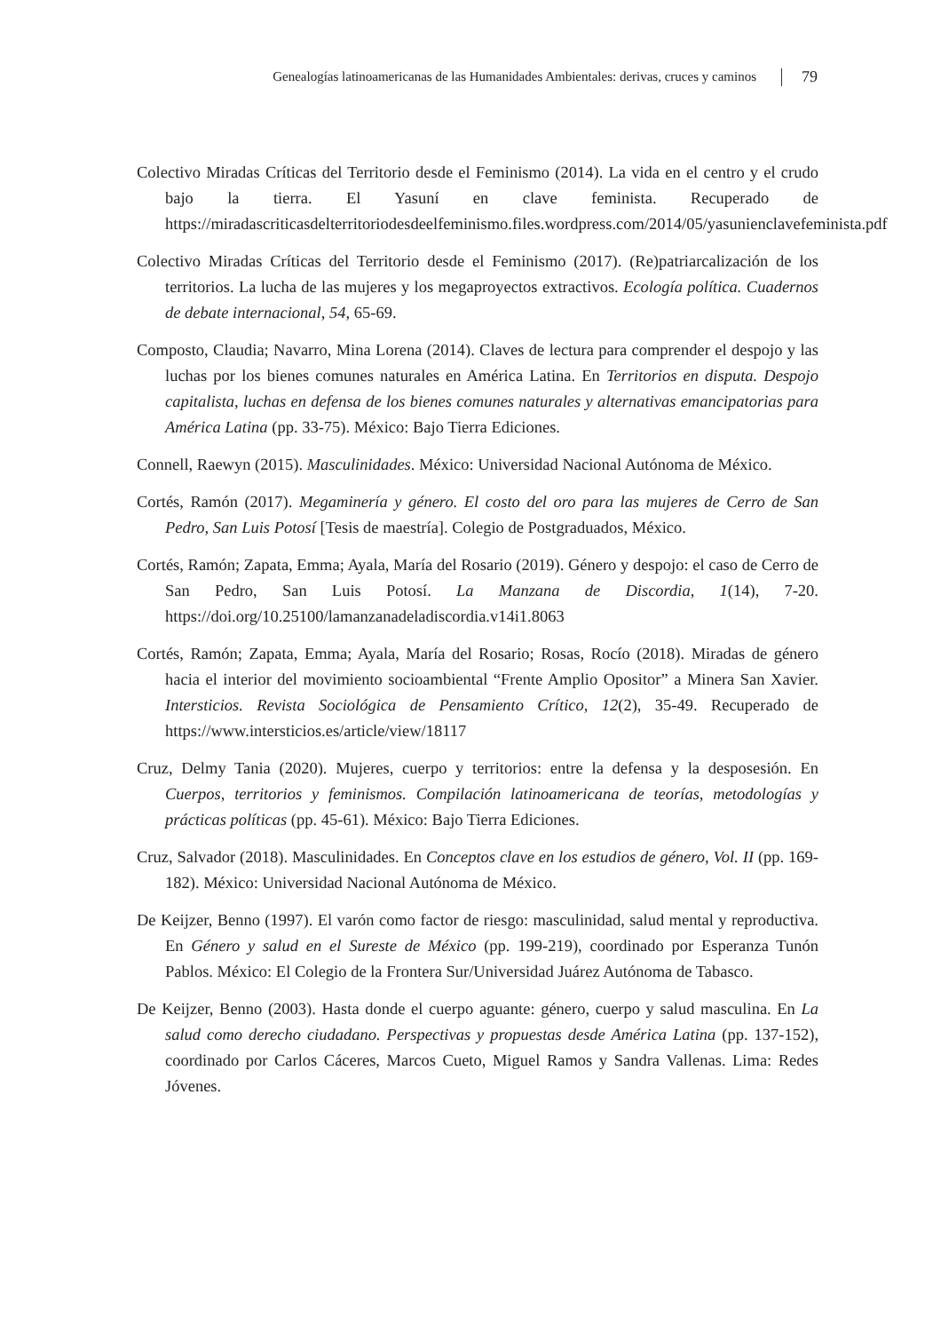Genealogías latinoamericanas de las Humanidades Ambientales: derivas, cruces y caminos 79
Colectivo Miradas Críticas del Territorio desde el Feminismo (2014). La vida en el centro y el crudo bajo la tierra. El Yasuní en clave feminista. Recuperado de https://miradascriticasdelterritoriodesdeelfeminismo.files.wordpress.com/2014/05/yasunienclavefeminista.pdf
Colectivo Miradas Críticas del Territorio desde el Feminismo (2017). (Re)patriarcalización de los territorios. La lucha de las mujeres y los megaproyectos extractivos. Ecología política. Cuadernos de debate internacional, 54, 65-69.
Composto, Claudia; Navarro, Mina Lorena (2014). Claves de lectura para comprender el despojo y las luchas por los bienes comunes naturales en América Latina. En Territorios en disputa. Despojo capitalista, luchas en defensa de los bienes comunes naturales y alternativas emancipatorias para América Latina (pp. 33-75). México: Bajo Tierra Ediciones.
Connell, Raewyn (2015). Masculinidades. México: Universidad Nacional Autónoma de México.
Cortés, Ramón (2017). Megaminería y género. El costo del oro para las mujeres de Cerro de San Pedro, San Luis Potosí [Tesis de maestría]. Colegio de Postgraduados, México.
Cortés, Ramón; Zapata, Emma; Ayala, María del Rosario (2019). Género y despojo: el caso de Cerro de San Pedro, San Luis Potosí. La Manzana de Discordia, 1(14), 7-20. https://doi.org/10.25100/lamanzanadeladiscordia.v14i1.8063
Cortés, Ramón; Zapata, Emma; Ayala, María del Rosario; Rosas, Rocío (2018). Miradas de género hacia el interior del movimiento socioambiental “Frente Amplio Opositor” a Minera San Xavier. Intersticios. Revista Sociológica de Pensamiento Crítico, 12(2), 35-49. Recuperado de https://www.intersticios.es/article/view/18117
Cruz, Delmy Tania (2020). Mujeres, cuerpo y territorios: entre la defensa y la desposesión. En Cuerpos, territorios y feminismos. Compilación latinoamericana de teorías, metodologías y prácticas políticas (pp. 45-61). México: Bajo Tierra Ediciones.
Cruz, Salvador (2018). Masculinidades. En Conceptos clave en los estudios de género, Vol. II (pp. 169-182). México: Universidad Nacional Autónoma de México.
De Keijzer, Benno (1997). El varón como factor de riesgo: masculinidad, salud mental y reproductiva. En Género y salud en el Sureste de México (pp. 199-219), coordinado por Esperanza Tunón Pablos. México: El Colegio de la Frontera Sur/Universidad Juárez Autónoma de Tabasco.
De Keijzer, Benno (2003). Hasta donde el cuerpo aguante: género, cuerpo y salud masculina. En La salud como derecho ciudadano. Perspectivas y propuestas desde América Latina (pp. 137-152), coordinado por Carlos Cáceres, Marcos Cueto, Miguel Ramos y Sandra Vallenas. Lima: Redes Jóvenes.